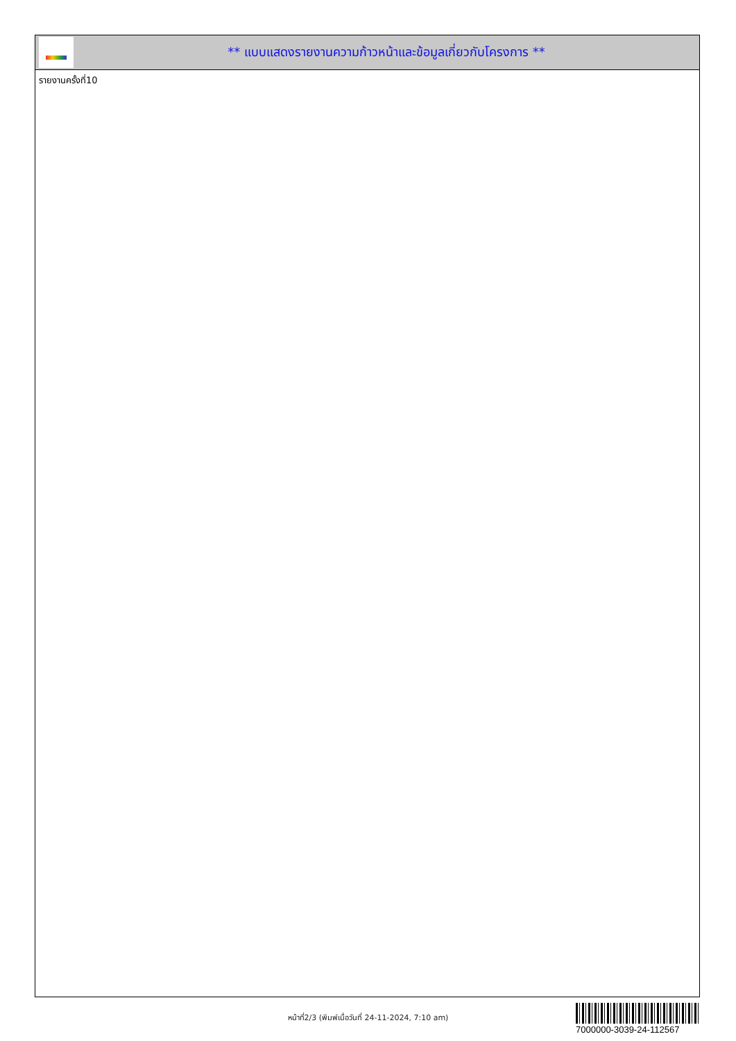** แบบแสดงรายงานความก้าวหน้าและข้อมูลเกี่ยวกับโครงการ **
รายงานครั้งที่10
หน้าที่2/3 (พิมพ์เมื่อวันที่ 24-11-2024, 7:10 am)
7000000-3039-24-112567